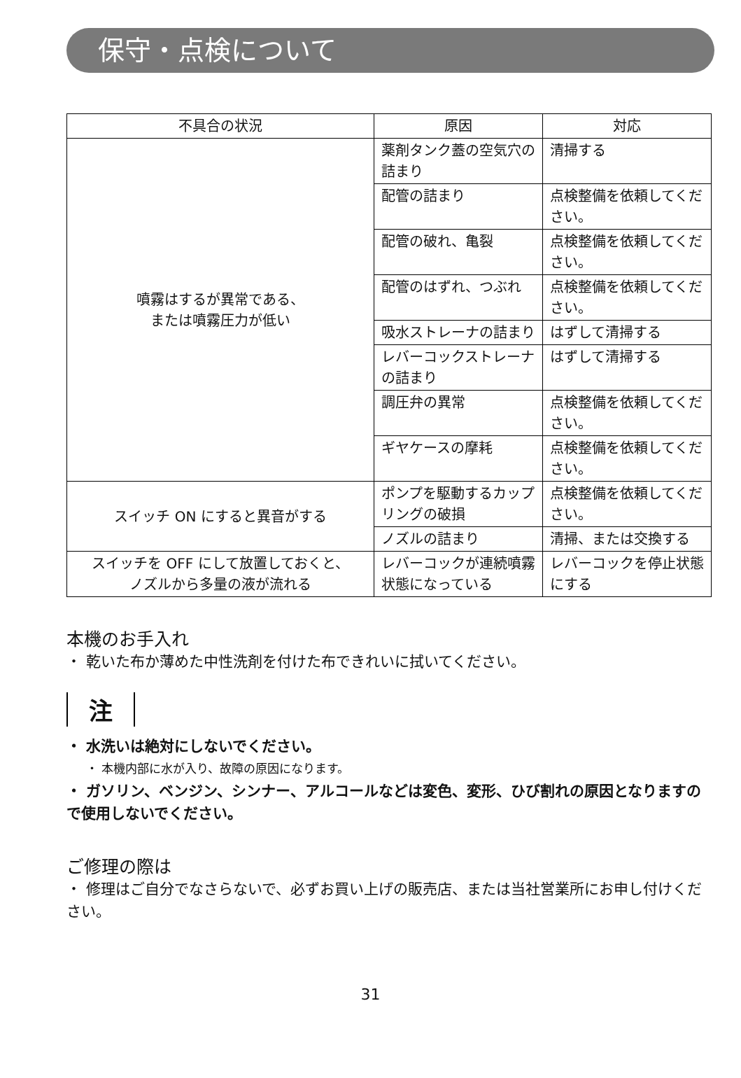保守・点検について
| 不具合の状況 | 原因 | 対応 |
| --- | --- | --- |
| 噴霧はするが異常である、 または噴霧圧力が低い | 薬剤タンク蓋の空気穴の詰まり | 清掃する |
| | 配管の詰まり | 点検整備を依頼してください。 |
| | 配管の破れ、亀裂 | 点検整備を依頼してください。 |
| | 配管のはずれ、つぶれ | 点検整備を依頼してください。 |
| | 吸水ストレーナの詰まり | はずして清掃する |
| | レバーコックストレーナの詰まり | はずして清掃する |
| | 調圧弁の異常 | 点検整備を依頼してください。 |
| | ギヤケースの摩耗 | 点検整備を依頼してください。 |
| スイッチ ON にすると異音がする | ポンプを駆動するカップリングの破損 | 点検整備を依頼してください。 |
| | ノズルの詰まり | 清掃、または交換する |
| スイッチを OFF にして放置しておくと、 ノズルから多量の液が流れる | レバーコックが連続噴霧状態になっている | レバーコックを停止状態にする |
本機のお手入れ
・ 乾いた布か薄めた中性洗剤を付けた布できれいに拭いてください。
注
・ 水洗いは絶対にしないでください。
・ 本機内部に水が入り、故障の原因になります。
・ ガソリン、ベンジン、シンナー、アルコールなどは変色、変形、ひび割れの原因となりますので使用しないでください。
ご修理の際は
・ 修理はご自分でなさらないで、必ずお買い上げの販売店、または当社営業所にお申し付けください。
31